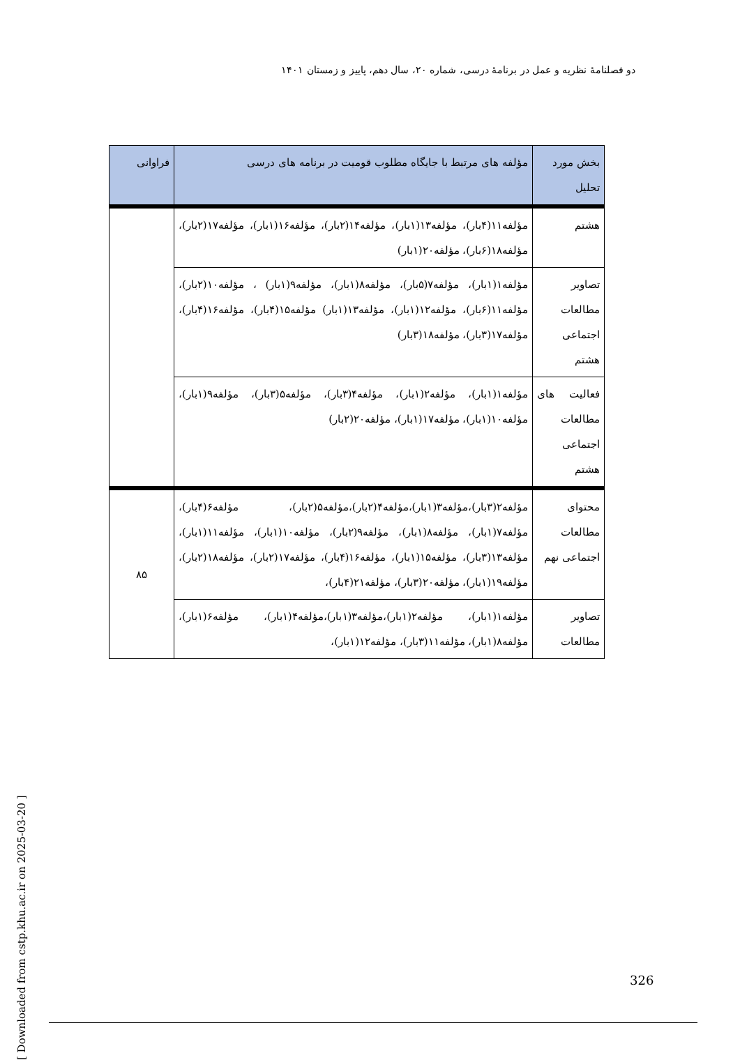دو فصلنامهٔ نظریه و عمل در برنامهٔ درسی، شماره ۲۰، سال دهم، پاییز و زمستان ۱۴۰۱
| بخش مورد تحلیل | مؤلفه های مرتبط با جایگاه مطلوب قومیت در برنامه های درسی | فراوانی |
| --- | --- | --- |
| هشتم | مؤلفه۱۱(۴بار)، مؤلفه۱۳(۱بار)، مؤلفه۱۴(۲بار)، مؤلفه۱۶(۱بار)، مؤلفه۱۷(۲بار)، مؤلفه۱۸(۶بار)، مؤلفه۲۰(۱بار) | |
| تصاویر مطالعات اجتماعی هشتم | مؤلفه۱(۱بار)، مؤلفه۷(۵بار)، مؤلفه۸(۱بار)، مؤلفه۹(۱بار) ، مؤلفه۱۰(۲بار)، مؤلفه۱۱(۶بار)، مؤلفه۱۲(۱بار)، مؤلفه۱۳(۱بار) مؤلفه۱۵(۴بار)، مؤلفه۱۶(۴بار)، مؤلفه۱۷(۳بار)، مؤلفه۱۸(۳بار) | |
| فعالیت های مطالعات اجتماعی هشتم | مؤلفه۱(۱بار)، مؤلفه۲(۱بار)، مؤلفه۴(۳بار)، مؤلفه۵(۳بار)، مؤلفه۹(۱بار)، مؤلفه۱۰(۱بار)، مؤلفه۱۷(۱بار)، مؤلفه۲۰(۲بار) | |
| محتوای مطالعات اجتماعی نهم | مؤلفه۲(۳بار)،مؤلفه۳(۱بار)،مؤلفه۴(۲بار)،مؤلفه۵(۲بار)، مؤلفه۶(۴بار)، مؤلفه۷(۱بار)، مؤلفه۸(۱بار)، مؤلفه۹(۲بار)، مؤلفه۱۰(۱بار)، مؤلفه۱۱(۱بار)، مؤلفه۱۳(۳بار)، مؤلفه۱۵(۱بار)، مؤلفه۱۶(۴بار)، مؤلفه۱۷(۲بار)، مؤلفه۱۸(۲بار)، مؤلفه۱۹(۱بار)، مؤلفه۲۰(۳بار)، مؤلفه۲۱(۴بار)، | ۸۵ |
| تصاویر مطالعات | مؤلفه۱(۱بار)، مؤلفه۲(۱بار)،مؤلفه۳(۱بار)،مؤلفه۴(۱بار)، مؤلفه۶(۱بار)، مؤلفه۸(۱بار)، مؤلفه۱۱(۳بار)، مؤلفه۱۲(۱بار)، | |
[ Downloaded from cstp.khu.ac.ir on 2025-03-20 ]
326